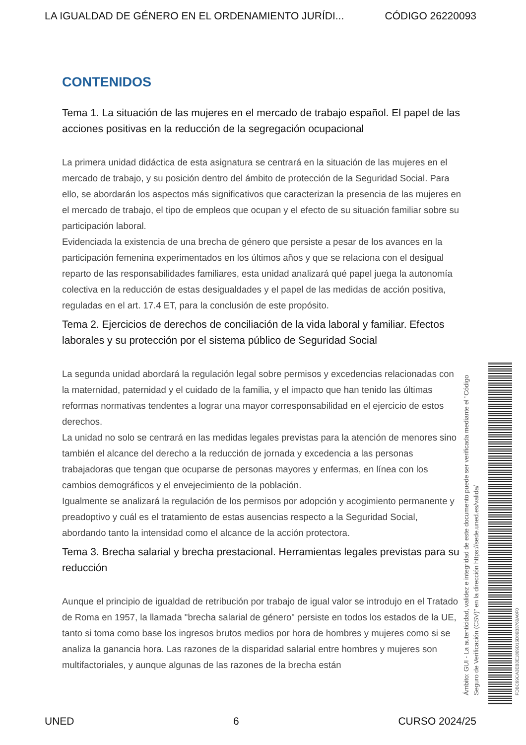LA IGUALDAD DE GÉNERO EN EL ORDENAMIENTO JURÍDI... CÓDIGO 26220093
CONTENIDOS
Tema 1. La situación de las mujeres en el mercado de trabajo español. El papel de las acciones positivas en la reducción de la segregación ocupacional
La primera unidad didáctica de esta asignatura se centrará en la situación de las mujeres en el mercado de trabajo, y su posición dentro del ámbito de protección de la Seguridad Social. Para ello, se abordarán los aspectos más significativos que caracterizan la presencia de las mujeres en el mercado de trabajo, el tipo de empleos que ocupan y el efecto de su situación familiar sobre su participación laboral.
Evidenciada la existencia de una brecha de género que persiste a pesar de los avances en la participación femenina experimentados en los últimos años y que se relaciona con el desigual reparto de las responsabilidades familiares, esta unidad analizará qué papel juega la autonomía colectiva en la reducción de estas desigualdades y el papel de las medidas de acción positiva, reguladas en el art. 17.4 ET, para la conclusión de este propósito.
Tema 2. Ejercicios de derechos de conciliación de la vida laboral y familiar. Efectos laborales y su protección por el sistema público de Seguridad Social
La segunda unidad abordará la regulación legal sobre permisos y excedencias relacionadas con la maternidad, paternidad y el cuidado de la familia, y el impacto que han tenido las últimas reformas normativas tendentes a lograr una mayor corresponsabilidad en el ejercicio de estos derechos.
La unidad no solo se centrará en las medidas legales previstas para la atención de menores sino también el alcance del derecho a la reducción de jornada y excedencia a las personas trabajadoras que tengan que ocuparse de personas mayores y enfermas, en línea con los cambios demográficos y el envejecimiento de la población.
Igualmente se analizará la regulación de los permisos por adopción y acogimiento permanente y preadoptivo y cuál es el tratamiento de estas ausencias respecto a la Seguridad Social, abordando tanto la intensidad como el alcance de la acción protectora.
Tema 3. Brecha salarial y brecha prestacional. Herramientas legales previstas para su reducción
Aunque el principio de igualdad de retribución por trabajo de igual valor se introdujo en el Tratado de Roma en 1957, la llamada "brecha salarial de género" persiste en todos los estados de la UE, tanto si toma como base los ingresos brutos medios por hora de hombres y mujeres como si se analiza la ganancia hora. Las razones de la disparidad salarial entre hombres y mujeres son multifactoriales, y aunque algunas de las razones de la brecha están
Ámbito: GUI - La autenticidad, validez e integridad de este documento puede ser verificada mediante el "Código Seguro de Verificación (CSV)" en la dirección https://sede.uned.es/valida/
FDBC99CA3EB3E1869D16D86B3760A0F0
UNED 6 CURSO 2024/25